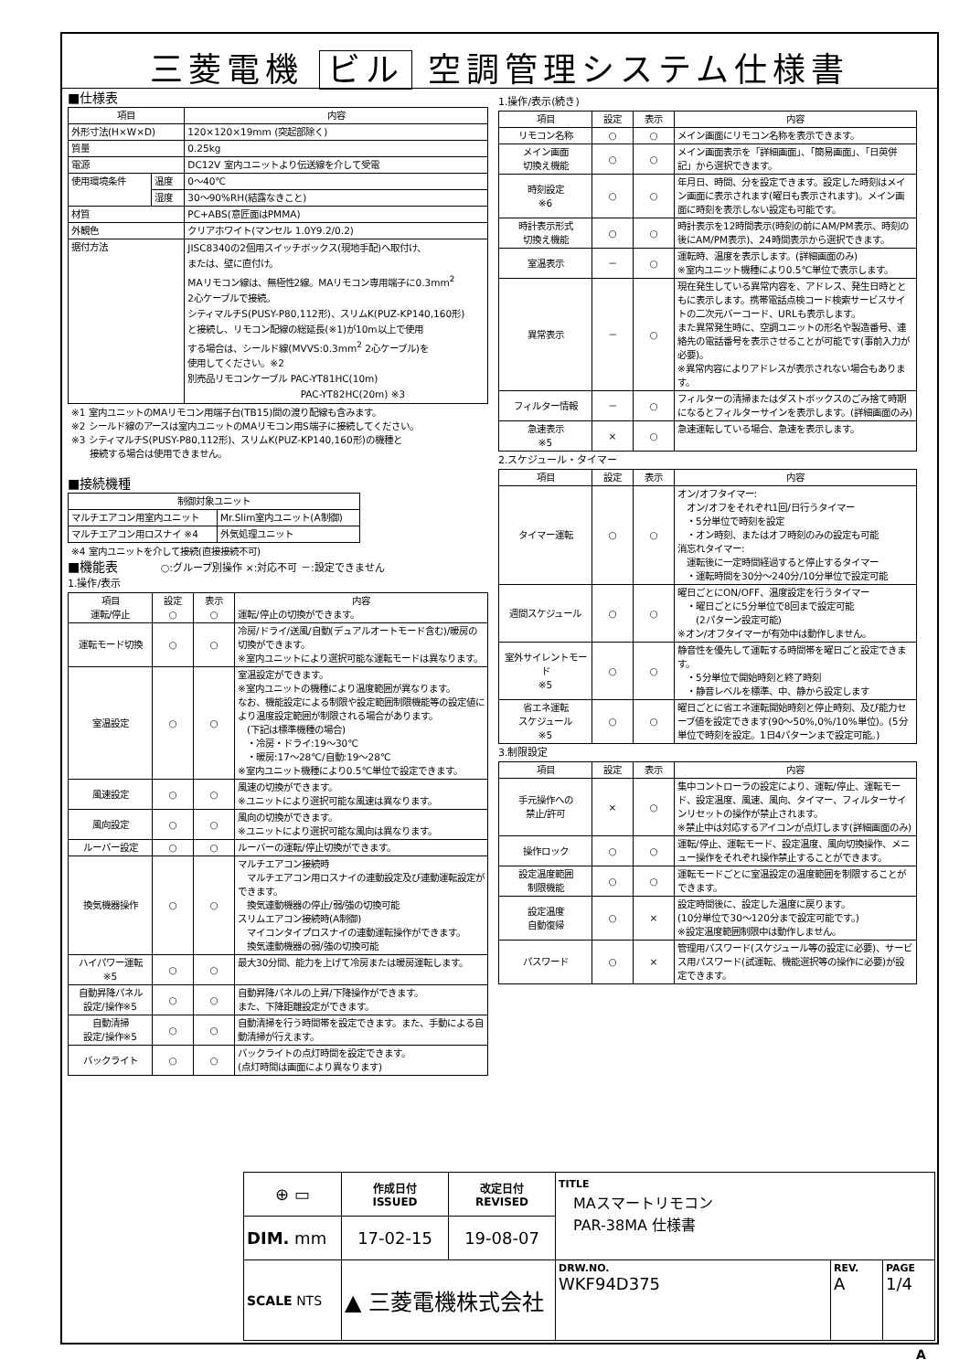三菱電機 ビル 空調管理システム仕様書
■仕様表
| 項目 | | 内容 |
| --- | --- | --- |
| 外形寸法(H×W×D) | | 120×120×19mm (突起部除く) |
| 質量 | | 0.25kg |
| 電源 | | DC12V 室内ユニットより伝送線を介して受電 |
| 使用環境条件 | 温度 | 0～40℃ |
| | 湿度 | 30～90%RH(結露なきこと) |
| 材質 | | PC+ABS(意匠面はPMMA) |
| 外観色 | | クリアホワイト(マンセル 1.0Y9.2/0.2) |
| 据付方法 | | JISC8340の2個用スイッチボックス(現地手配)へ取付け、 または、壁に直付け。 MAリモコン線は、無極性2線。MAリモコン専用端子に0.3mm<sup>2</sup> 2心ケーブルで接続。 シティマルチS(PUSY-P80,112形)、スリムK(PUZ-KP140,160形) と接続し、リモコン配線の総延長(※1)が10m以上で使用 する場合は、シールド線(MVVS:0.3mm<sup>2</sup> 2心ケーブル)を 使用してください。※2 別売品リモコンケーブル PAC-YT81HC(10m) PAC-YT82HC(20m) ※3 |
※1 室内ユニットのMAリモコン用端子台(TB15)間の渡り配線も含みます。
※2 シールド線のアースは室内ユニットのMAリモコン用S端子に接続してください。
※3 シティマルチS(PUSY-P80,112形)、スリムK(PUZ-KP140,160形)の機種と
　　接続する場合は使用できません。
■接続機種
| 制御対象ユニット | |
| --- | --- |
| マルチエアコン用室内ユニット | Mr.Slim室内ユニット(A制御) |
| マルチエアコン用ロスナイ ※4 | 外気処理ユニット |
※4 室内ユニットを介して接続(直接接続不可)
■機能表 　　　○:グループ別操作 ×:対応不可 －:設定できません
1.操作/表示
| 項目 運転/停止 | 設定 ○ | 表示 ○ | 内容 運転/停止の切換ができます。 |
| --- | --- | --- | --- |
| 運転モード切換 | ○ | ○ | 冷房/ドライ/送風/自動(デュアルオートモード含む)/暖房の切換ができます。 ※室内ユニットにより選択可能な運転モードは異なります。 |
| 室温設定 | ○ | ○ | 室温設定ができます。 ※室内ユニットの機種により温度範囲が異なります。 なお、機能設定による制限や設定範囲制限機能等の設定値により温度設定範囲が制限される場合があります。 (下記は標準機種の場合) ・冷房・ドライ:19～30℃ ・暖房:17～28℃/自動:19～28℃ ※室内ユニット機種により0.5℃単位で設定できます。 |
| 風速設定 | ○ | ○ | 風速の切換ができます。 ※ユニットにより選択可能な風速は異なります。 |
| 風向設定 | ○ | ○ | 風向の切換ができます。 ※ユニットにより選択可能な風向は異なります。 |
| ルーバー設定 | ○ | ○ | ルーバーの運転/停止切換ができます。 |
| 換気機器操作 | ○ | ○ | マルチエアコン接続時 マルチエアコン用ロスナイの連動設定及び連動運転設定ができます。 換気連動機器の停止/弱/強の切換可能 スリムエアコン接続時(A制御) マイコンタイプロスナイの連動運転操作ができます。 換気連動機器の弱/強の切換可能 |
| ハイパワー運転 ※5 | ○ | ○ | 最大30分間、能力を上げて冷房または暖房運転します。 |
| 自動昇降パネル 設定/操作※5 | ○ | ○ | 自動昇降パネルの上昇/下降操作ができます。 また、下降距離設定ができます。 |
| 自動清掃 設定/操作※5 | ○ | ○ | 自動清掃を行う時間帯を設定できます。また、手動による自動清掃が行えます。 |
| バックライト | ○ | ○ | バックライトの点灯時間を設定できます。 (点灯時間は画面により異なります) |
1.操作/表示(続き)
| 項目 | 設定 | 表示 | 内容 |
| --- | --- | --- | --- |
| リモコン名称 | ○ | ○ | メイン画面にリモコン名称を表示できます。 |
| メイン画面 切換え機能 | ○ | ○ | メイン画面表示を「詳細画面」、「簡易画面」、「日英併記」から選択できます。 |
| 時刻設定 ※6 | ○ | ○ | 年月日、時間、分を設定できます。設定した時刻はメイン画面に表示されます(曜日も表示されます)。メイン画面に時刻を表示しない設定も可能です。 |
| 時計表示形式 切換え機能 | ○ | ○ | 時計表示を12時間表示(時刻の前にAM/PM表示、時刻の後にAM/PM表示)、24時間表示から選択できます。 |
| 室温表示 | － | ○ | 運転時、温度を表示します。(詳細画面のみ) ※室内ユニット機種により0.5℃単位で表示します。 |
| 異常表示 | － | ○ | 現在発生している異常内容を、アドレス、発生日時とともに表示します。携帯電話点検コード検索サービスサイトの二次元バーコード、URLも表示します。 また異常発生時に、空調ユニットの形名や製造番号、連絡先の電話番号を表示させることが可能です(事前入力が必要)。 ※異常内容によりアドレスが表示されない場合もあります。 |
| フィルター情報 | － | ○ | フィルターの清掃またはダストボックスのごみ捨て時期になるとフィルターサインを表示します。(詳細画面のみ) |
| 急速表示 ※5 | × | ○ | 急速運転している場合、急速を表示します。 |
2.スケジュール・タイマー
| 項目 | 設定 | 表示 | 内容 |
| --- | --- | --- | --- |
| タイマー運転 | ○ | ○ | オン/オフタイマー: オン/オフをそれぞれ1回/日行うタイマー ・5分単位で時刻を設定 ・オン時刻、またはオフ時刻のみの設定も可能 消忘れタイマー: 運転後に一定時間経過すると停止するタイマー ・運転時間を30分～240分/10分単位で設定可能 |
| 週間スケジュール | ○ | ○ | 曜日ごとにON/OFF、温度設定を行うタイマー ・曜日ごとに5分単位で8回まで設定可能 (2パターン設定可能) ※オン/オフタイマーが有効中は動作しません。 |
| 室外サイレントモード ※5 | ○ | ○ | 静音性を優先して運転する時間帯を曜日ごと設定できます。 ・5分単位で開始時刻と終了時刻 ・静音レベルを標準、中、静から設定します |
| 省エネ運転 スケジュール ※5 | ○ | ○ | 曜日ごとに省エネ運転開始時刻と停止時刻、及び能力セーブ値を設定できます(90～50%,0%/10%単位)。(5分単位で時刻を設定。1日4パターンまで設定可能。) |
3.制限設定
| 項目 | 設定 | 表示 | 内容 |
| --- | --- | --- | --- |
| 手元操作への 禁止/許可 | × | ○ | 集中コントローラの設定により、運転/停止、運転モード、設定温度、風速、風向、タイマー、フィルターサインリセットの操作が禁止されます。 ※禁止中は対応するアイコンが点灯します(詳細画面のみ) |
| 操作ロック | ○ | ○ | 運転/停止、運転モード、設定温度、風向切換操作、メニュー操作をそれぞれ操作禁止することができます。 |
| 設定温度範囲 制限機能 | ○ | ○ | 運転モードごとに室温設定の温度範囲を制限することができます。 |
| 設定温度 自動復帰 | ○ | × | 設定時間後に、設定した温度に戻ります。 (10分単位で30～120分まで設定可能です。) ※設定温度範囲制限中は動作しません。 |
| パスワード | ○ | × | 管理用パスワード(スケジュール等の設定に必要)、サービス用パスワード(試運転、機能選択等の操作に必要)が設定できます。 |
| ⊕ ▭ | 作成日付 ISSUED | 改定日付 REVISED | TITLE MAスマートリモコン PAR-38MA 仕様書 | | |
| DIM. mm | 17-02-15 | 19-08-07 | | | |
| SCALE NTS | ▲ 三菱電機株式会社 | | DRW.NO. WKF94D375 | REV. A | PAGE 1/4 |
A